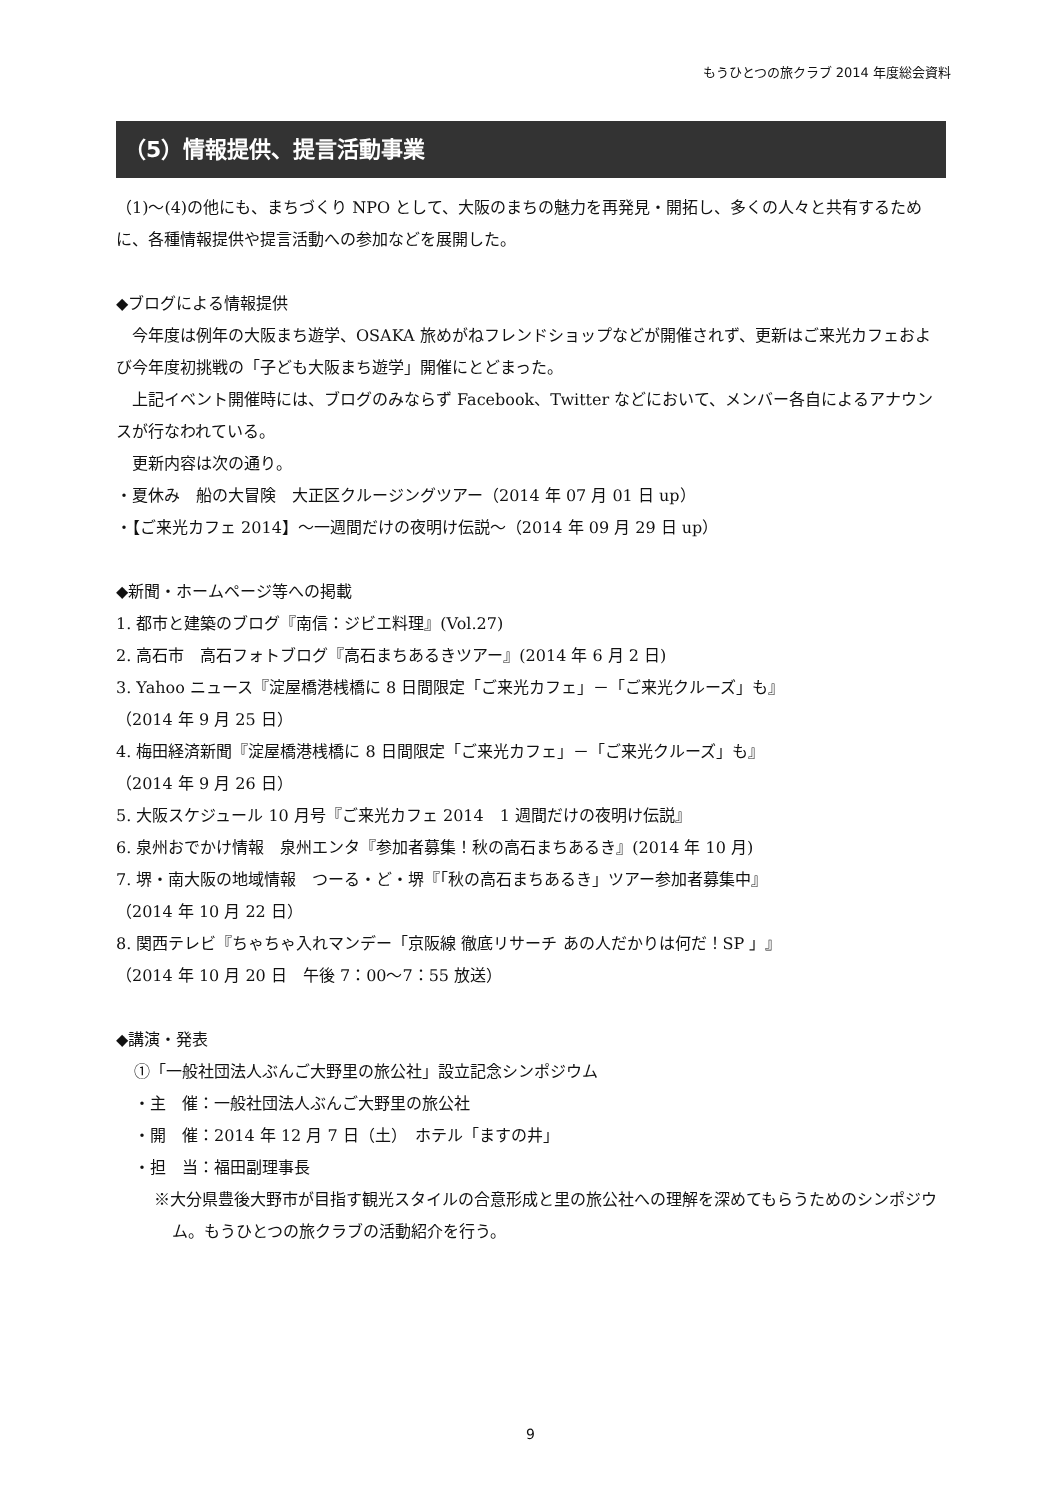もうひとつの旅クラブ 2014 年度総会資料
（5）情報提供、提言活動事業
（1)〜(4)の他にも、まちづくり NPO として、大阪のまちの魅力を再発見・開拓し、多くの人々と共有するために、各種情報提供や提言活動への参加などを展開した。
◆ブログによる情報提供
　今年度は例年の大阪まち遊学、OSAKA 旅めがねフレンドショップなどが開催されず、更新はご来光カフェおよび今年度初挑戦の「子ども大阪まち遊学」開催にとどまった。
　上記イベント開催時には、ブログのみならず Facebook、Twitter などにおいて、メンバー各自によるアナウンスが行なわれている。
　更新内容は次の通り。
・夏休み　船の大冒険　大正区クルージングツアー（2014 年 07 月 01 日 up）
・【ご来光カフェ 2014】〜一週間だけの夜明け伝説〜（2014 年 09 月 29 日 up）
◆新聞・ホームページ等への掲載
1. 都市と建築のブログ『南信：ジビエ料理』(Vol.27)
2. 高石市　高石フォトブログ『高石まちあるきツアー』(2014 年 6 月 2 日)
3. Yahoo ニュース『淀屋橋港桟橋に 8 日間限定「ご来光カフェ」－「ご来光クルーズ」も』
（2014 年 9 月 25 日）
4. 梅田経済新聞『淀屋橋港桟橋に 8 日間限定「ご来光カフェ」－「ご来光クルーズ」も』
（2014 年 9 月 26 日）
5. 大阪スケジュール 10 月号『ご来光カフェ 2014　1 週間だけの夜明け伝説』
6. 泉州おでかけ情報　泉州エンタ『参加者募集！秋の高石まちあるき』(2014 年 10 月)
7. 堺・南大阪の地域情報　つーる・ど・堺『「秋の高石まちあるき」ツアー参加者募集中』
（2014 年 10 月 22 日）
8. 関西テレビ『ちゃちゃ入れマンデー「京阪線 徹底リサーチ あの人だかりは何だ！SP 」』
（2014 年 10 月 20 日　午後 7：00〜7：55 放送）
◆講演・発表
①「一般社団法人ぶんご大野里の旅公社」設立記念シンポジウム
・主　催：一般社団法人ぶんご大野里の旅公社
・開　催：2014 年 12 月 7 日（土）　ホテル「ますの井」
・担　当：福田副理事長
※大分県豊後大野市が目指す観光スタイルの合意形成と里の旅公社への理解を深めてもらうためのシンポジウム。もうひとつの旅クラブの活動紹介を行う。
9